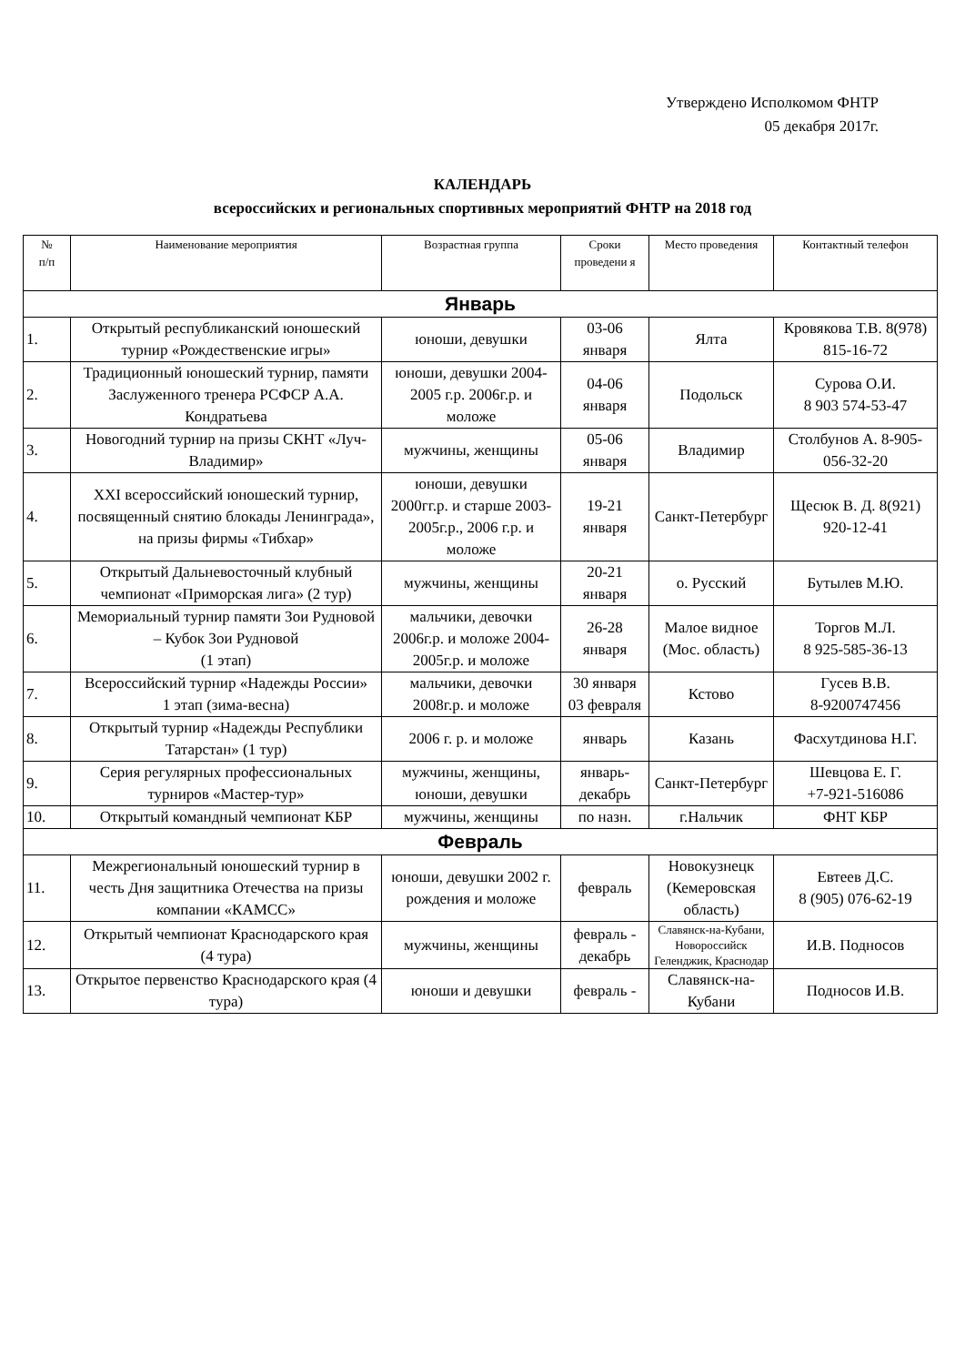Утверждено Исполкомом ФНТР
05 декабря 2017г.
КАЛЕНДАРЬ
всероссийских и региональных спортивных мероприятий ФНТР на 2018 год
| № п/п | Наименование мероприятия | Возрастная группа | Сроки проведени я | Место проведения | Контактный телефон |
| --- | --- | --- | --- | --- | --- |
| Январь | | | | | |
| 1. | Открытый республиканский юношеский турнир «Рождественские игры» | юноши, девушки | 03-06 января | Ялта | Кровякова Т.В. 8(978) 815-16-72 |
| 2. | Традиционный юношеский турнир, памяти Заслуженного тренера РСФСР А.А. Кондратьева | юноши, девушки 2004-2005 г.р. 2006г.р. и моложе | 04-06 января | Подольск | Сурова О.И. 8 903 574-53-47 |
| 3. | Новогодний турнир на призы СКНТ «Луч-Владимир» | мужчины, женщины | 05-06 января | Владимир | Столбунов А. 8-905-056-32-20 |
| 4. | XXI всероссийский юношеский турнир, посвященный снятию блокады Ленинграда», на призы фирмы «Тибхар» | юноши, девушки 2000гг.р. и старше 2003-2005г.р., 2006 г.р. и моложе | 19-21 января | Санкт-Петербург | Щесюк В. Д. 8(921) 920-12-41 |
| 5. | Открытый Дальневосточный клубный чемпионат «Приморская лига» (2 тур) | мужчины, женщины | 20-21 января | о. Русский | Бутылев М.Ю. |
| 6. | Мемориальный турнир памяти Зои Рудновой – Кубок Зои Рудновой (1 этап) | мальчики, девочки 2006г.р. и моложе 2004-2005г.р. и моложе | 26-28 января | Малое видное (Мос. область) | Торгов М.Л. 8 925-585-36-13 |
| 7. | Всероссийский турнир «Надежды России» 1 этап (зима-весна) | мальчики, девочки 2008г.р. и моложе | 30 января 03 февраля | Кстово | Гусев В.В. 8-9200747456 |
| 8. | Открытый турнир «Надежды Республики Татарстан» (1 тур) | 2006 г. р. и моложе | январь | Казань | Фасхутдинова Н.Г. |
| 9. | Серия регулярных профессиональных турниров «Мастер-тур» | мужчины, женщины, юноши, девушки | январь-декабрь | Санкт-Петербург | Шевцова Е. Г. +7-921-516086 |
| 10. | Открытый командный чемпионат КБР | мужчины, женщины | по назн. | г.Нальчик | ФНТ КБР |
| Февраль | | | | | |
| 11. | Межрегиональный юношеский турнир в честь Дня защитника Отечества на призы компании «КАМСС» | юноши, девушки 2002 г. рождения и моложе | февраль | Новокузнецк (Кемеровская область) | Евтеев Д.С. 8 (905) 076-62-19 |
| 12. | Открытый чемпионат Краснодарского края (4 тура) | мужчины, женщины | февраль - декабрь | Славянск-на-Кубани, Новороссийск Геленджик, Краснодар | И.В. Подносов |
| 13. | Открытое первенство Краснодарского края (4 тура) | юноши и девушки | февраль - | Славянск-на-Кубани | Подносов И.В. |